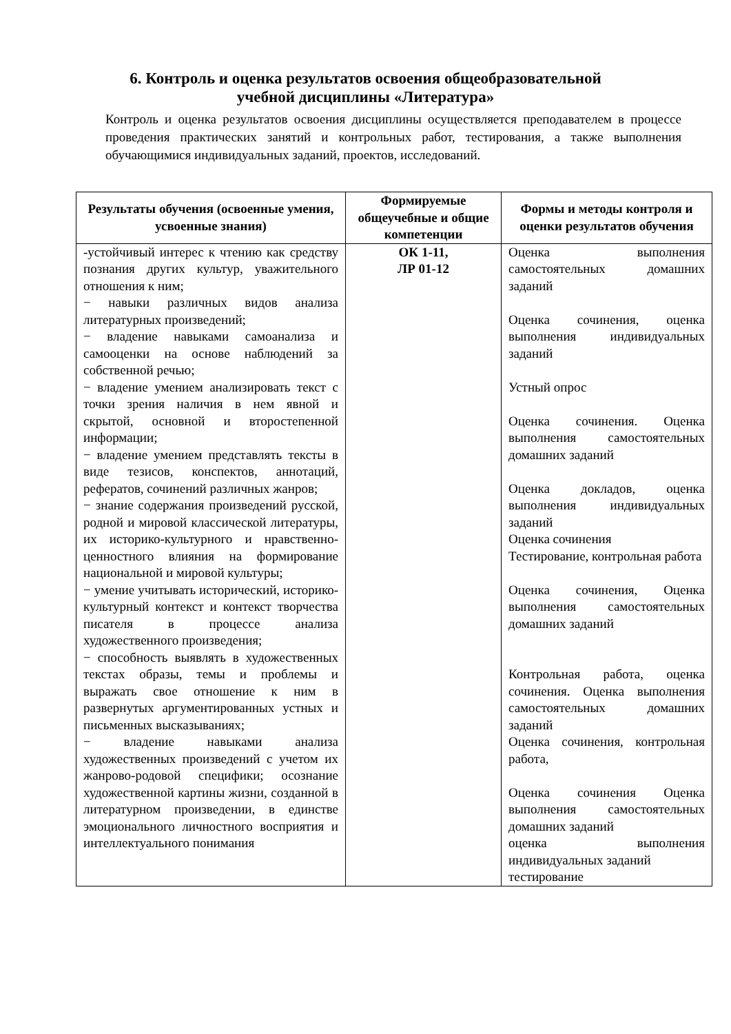6. Контроль и оценка результатов освоения общеобразовательной
учебной дисциплины «Литература»
Контроль и оценка результатов освоения дисциплины осуществляется преподавателем в процессе проведения практических занятий и контрольных работ, тестирования, а также выполнения обучающимися индивидуальных заданий, проектов, исследований.
| Результаты обучения (освоенные умения, усвоенные знания) | Формируемые общеучебные и общие компетенции | Формы и методы контроля и оценки результатов обучения |
| --- | --- | --- |
| -устойчивый интерес к чтению как средству познания других культур, уважительного отношения к ним; − навыки различных видов анализа литературных произведений; − владение навыками самоанализа и самооценки на основе наблюдений за собственной речью; − владение умением анализировать текст с точки зрения наличия в нем явной и скрытой, основной и второстепенной информации; − владение умением представлять тексты в виде тезисов, конспектов, аннотаций, рефератов, сочинений различных жанров; − знание содержания произведений русской, родной и мировой классической литературы, их историко-культурного и нравственно-ценностного влияния на формирование национальной и мировой культуры; − умение учитывать исторический, историко-культурный контекст и контекст творчества писателя в процессе анализа художественного произведения; − способность выявлять в художественных текстах образы, темы и проблемы и выражать свое отношение к ним в развернутых аргументированных устных и письменных высказываниях; − владение навыками анализа художественных произведений с учетом их жанрово-родовой специфики; осознание художественной картины жизни, созданной в литературном произведении, в единстве эмоционального личностного восприятия и интеллектуального понимания | ОК 1-11, ЛР 01-12 | Оценка выполнения самостоятельных домашних заданий Оценка сочинения, оценка выполнения индивидуальных заданий Устный опрос Оценка сочинения. Оценка выполнения самостоятельных домашних заданий Оценка докладов, оценка выполнения индивидуальных заданий Оценка сочинения Тестирование, контрольная работа Оценка сочинения, Оценка выполнения самостоятельных домашних заданий Контрольная работа, оценка сочинения. Оценка выполнения самостоятельных домашних заданий Оценка сочинения, контрольная работа, Оценка сочинения Оценка выполнения самостоятельных домашних заданий оценка выполнения индивидуальных заданий тестирование |